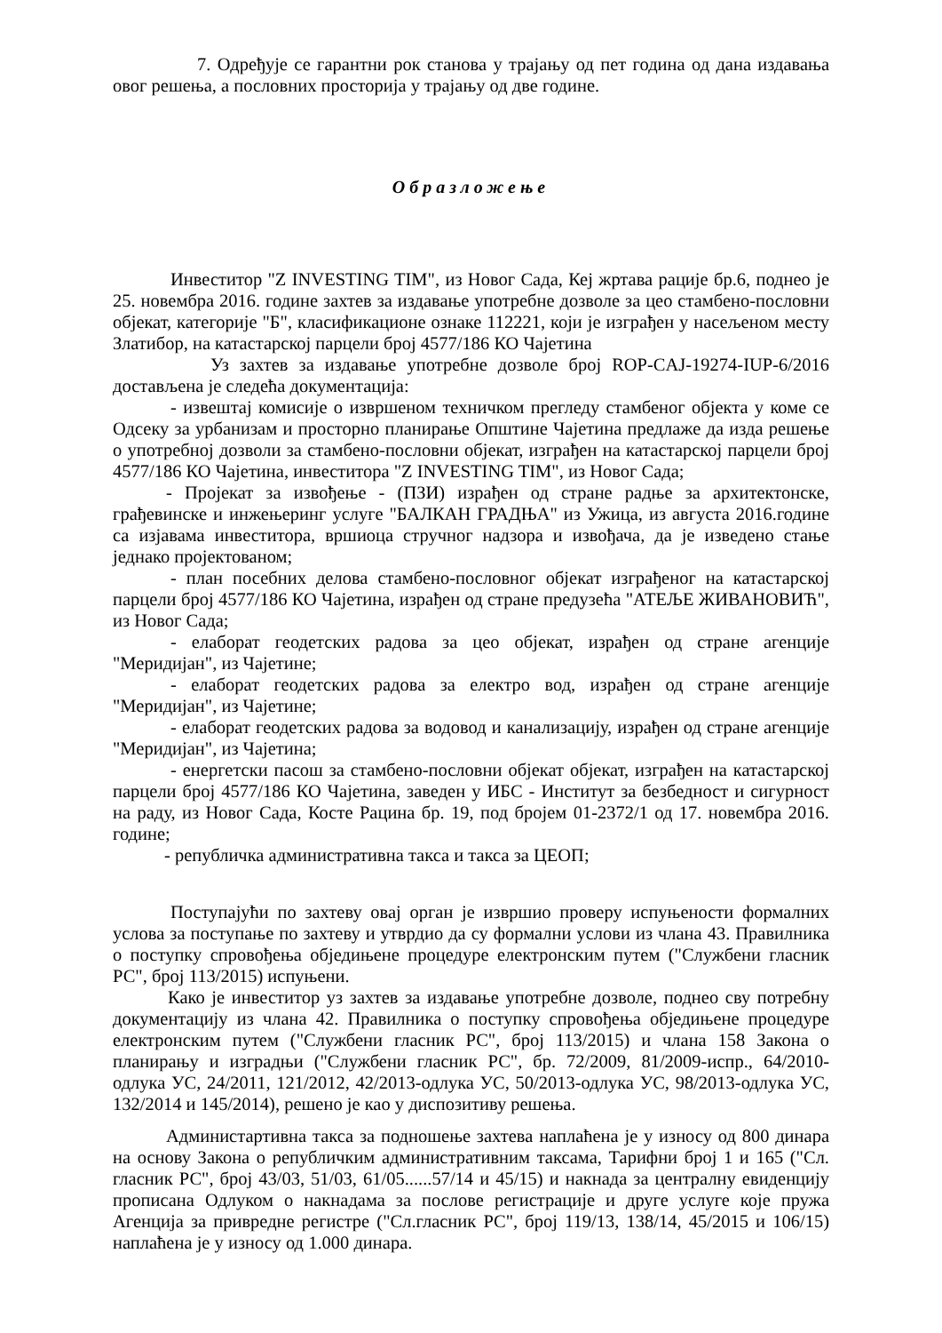7. Одређује се гарантни рок станова у трајању од пет година од дана издавања овог решења, а пословних просторија у трајању од две године.
Образложење
Инвеститор "Z INVESTING TIM", из Новог Сада, Кеј жртава рације бр.6, поднео је 25. новембра 2016. године захтев за издавање употребне дозволе за цео стамбено-пословни објекат, категорије "Б", класификационе ознаке 112221, који је изграђен у насељеном месту Златибор, на катастарској парцели број 4577/186 КО Чајетина
Уз захтев за издавање употребне дозволе број ROP-CAJ-19274-IUP-6/2016 достављена је следећа документација:
- извештај комисије о извршеном техничком прегледу стамбеног објекта у коме се Одсеку за урбанизам и просторно планирање Општине Чајетина предлаже да изда решење о употребној дозволи за стамбено-пословни објекат, изграђен на катастарској парцели број 4577/186 КО Чајетина, инвеститора "Z INVESTING TIM", из Новог Сада;
- Пројекат за извођење - (ПЗИ) израђен од стране радње за архитектонске, грађевинске и инжењеринг услуге "БАЛКАН ГРАДЊА" из Ужица, из августа 2016.године са изјавама инвеститора, вршиоца стручног надзора и извођача, да је изведено стање једнако пројектованом;
- план посебних делова стамбено-пословног објекат изграђеног на катастарској парцели број 4577/186 КО Чајетина, израђен од стране предузећа "АТЕЉЕ ЖИВАНОВИЋ", из Новог Сада;
- елаборат геодетских радова за цео објекат, израђен од стране агенције "Меридијан", из Чајетине;
- елаборат геодетских радова за електро вод, израђен од стране агенције "Меридијан", из Чајетине;
- елаборат геодетских радова за водовод и канализацију, израђен од стране агенције "Меридијан", из Чајетина;
- енергетски пасош за стамбено-пословни објекат објекат, изграђен на катастарској парцели број 4577/186 КО Чајетина, заведен у ИБС - Институт за безбедност и сигурност на раду, из Новог Сада, Косте Рацина бр. 19, под бројем 01-2372/1 од 17. новембра 2016. године;
- републичка административна такса и такса за ЦЕОП;
Поступајући по захтеву овај орган је извршио проверу испуњености формалних услова за поступање по захтеву и утврдио да су формални услови из члана 43. Правилника о поступку спровођења обједињене процедуре електронским путем ("Службени гласник РС", број 113/2015) испуњени.
Како је инвеститор уз захтев за издавање употребне дозволе, поднео сву потребну документацију из члана 42. Правилника о поступку спровођења обједињене процедуре електронским путем ("Службени гласник РС", број 113/2015) и члана 158 Закона о планирању и изградњи ("Службени гласник РС", бр. 72/2009, 81/2009-испр., 64/2010- одлука УС, 24/2011, 121/2012, 42/2013-одлука УС, 50/2013-одлука УС, 98/2013-одлука УС, 132/2014 и 145/2014), решено је као у диспозитиву решења.
Администартивна такса за подношење захтева наплаћена је у износу од 800 динара на основу Закона о републичким административним таксама, Тарифни број 1 и 165 ("Сл. гласник РС", број 43/03, 51/03, 61/05......57/14 и 45/15) и накнада за централну евиденцију прописана Одлуком о накнадама за послове регистрације и друге услуге које пружа Агенција за привредне регистре ("Сл.гласник РС", број 119/13, 138/14, 45/2015 и 106/15) наплаћена је у износу од 1.000 динара.